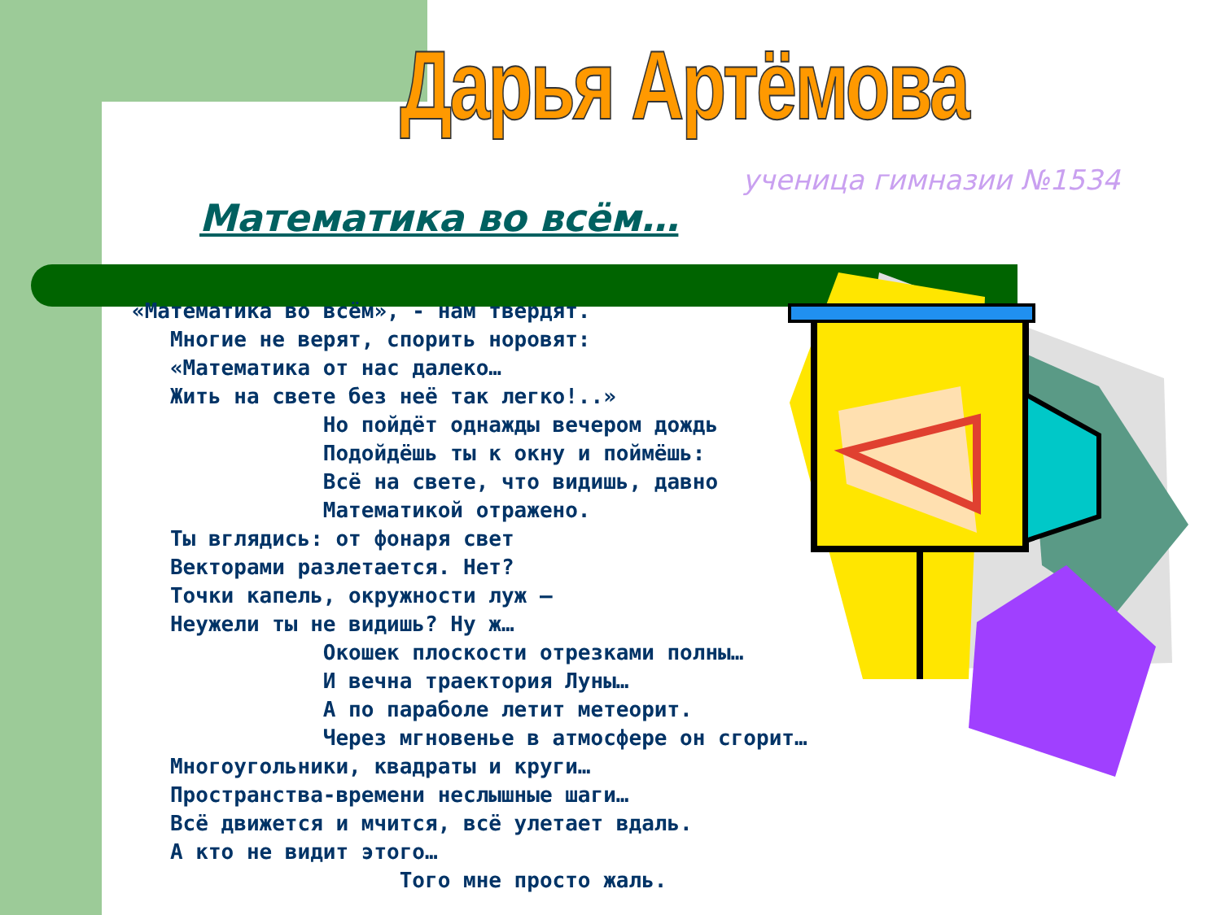Дарья Артёмова
ученица гимназии №1534
Математика во всём…
«Математика во всём», - нам твердят. Многие не верят, спорить норовят: «Математика от нас далеко… Жить на свете без неё так легко!..» Но пойдёт однажды вечером дождь Подойдёшь ты к окну и поймёшь: Всё на свете, что видишь, давно Математикой отражено. Ты вглядись: от фонаря свет Векторами разлетается. Нет? Точки капель, окружности луж – Неужели ты не видишь? Ну ж… Окошек плоскости отрезками полны… И вечна траектория Луны… А по параболе летит метеорит. Через мгновенье в атмосфере он сгорит… Многоугольники, квадраты и круги… Пространства-времени неслышные шаги… Всё движется и мчится, всё улетает вдаль. А кто не видит этого… Того мне просто жаль.